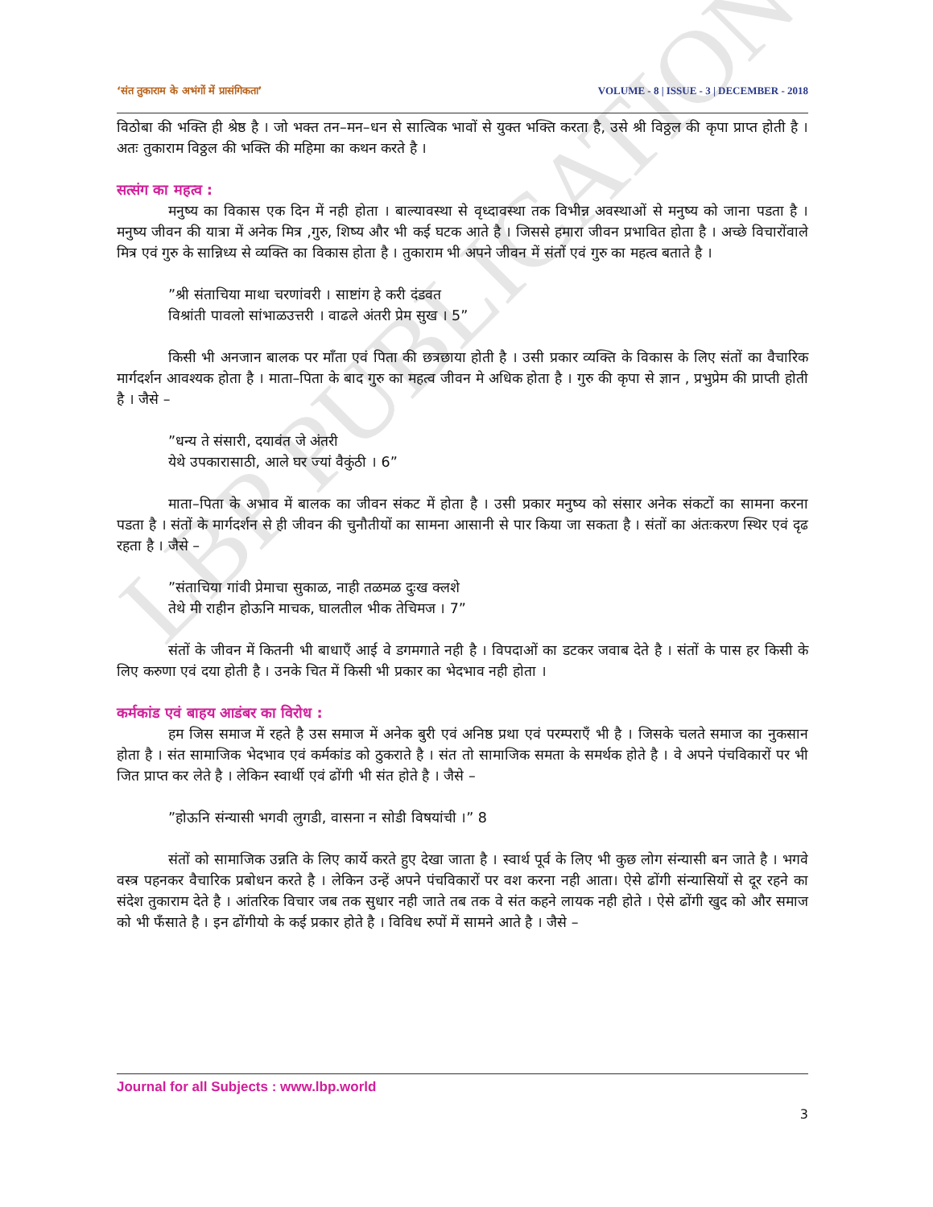LBP PUBLICATION
‘संत तुकाराम के अभंगों में प्रासंगिकता’ VOLUME - 8 | ISSUE - 3 | DECEMBER - 2018
विठोबा की भक्ति ही श्रेष्ठ है । जो भक्त तन–मन–धन से सात्विक भावों से युक्त भक्ति करता है, उसे श्री विठ्ठल की कृपा प्राप्त होती है । अतः तुकाराम विठ्ठल की भक्ति की महिमा का कथन करते है ।
सत्संग का महत्व :
मनुष्य का विकास एक दिन में नही होता । बाल्यावस्था से वृध्दावस्था तक विभीन्न अवस्थाओं से मनुष्य को जाना पडता है । मनुष्य जीवन की यात्रा में अनेक मित्र ,गुरु, शिष्य और भी कई घटक आते है । जिससे हमारा जीवन प्रभावित होता है । अच्छे विचारोंवाले मित्र एवं गुरु के सान्निध्य से व्यक्ति का विकास होता है । तुकाराम भी अपने जीवन में संतों एवं गुरु का महत्व बताते है ।
”श्री संताचिया माथा चरणांवरी । साष्टांग हे करी दंडवत
विश्रांती पावलो सांभाळउत्तरी । वाढले अंतरी प्रेम सुख । 5”
किसी भी अनजान बालक पर माँता एवं पिता की छत्रछाया होती है । उसी प्रकार व्यक्ति के विकास के लिए संतों का वैचारिक मार्गदर्शन आवश्यक होता है । माता–पिता के बाद गुरु का महत्व जीवन मे अधिक होता है । गुरु की कृपा से ज्ञान , प्रभुप्रेम की प्राप्ती होती है । जैसे –
”धन्य ते संसारी, दयावंत जे अंतरी
येथे उपकारासाठी, आले घर ज्यां वैकुंठी । 6”
माता–पिता के अभाव में बालक का जीवन संकट में होता है । उसी प्रकार मनुष्य को संसार अनेक संकटों का सामना करना पडता है । संतों के मार्गदर्शन से ही जीवन की चुनौतीयों का सामना आसानी से पार किया जा सकता है । संतों का अंतःकरण स्थिर एवं दृढ रहता है । जैसे –
”संताचिया गांवी प्रेमाचा सुकाळ, नाही तळमळ दुःख क्लशे
तेथे मी राहीन होऊनि माचक, घालतील भीक तेचिमज । 7”
संतों के जीवन में कितनी भी बाधाएँ आई वे डगमगाते नही है । विपदाओं का डटकर जवाब देते है । संतों के पास हर किसी के लिए करुणा एवं दया होती है । उनके चित में किसी भी प्रकार का भेदभाव नही होता ।
कर्मकांड एवं बाहय आडंबर का विरोध :
हम जिस समाज में रहते है उस समाज में अनेक बुरी एवं अनिष्ठ प्रथा एवं परम्पराएँ भी है । जिसके चलते समाज का नुकसान होता है । संत सामाजिक भेदभाव एवं कर्मकांड को ठुकराते है । संत तो सामाजिक समता के समर्थक होते है । वे अपने पंचविकारों पर भी जित प्राप्त कर लेते है । लेकिन स्वार्थी एवं ढोंगी भी संत होते है । जैसे –
”होऊनि संन्यासी भगवी लुगडी, वासना न सोडी विषयांची ।” 8
संतों को सामाजिक उन्नति के लिए कार्ये करते हुए देखा जाता है । स्वार्थ पूर्व के लिए भी कुछ लोग संन्यासी बन जाते है । भगवे वस्त्र पहनकर वैचारिक प्रबोधन करते है । लेकिन उन्हें अपने पंचविकारों पर वश करना नही आता। ऐसे ढोंगी संन्यासियों से दूर रहने का संदेश तुकाराम देते है । आंतरिक विचार जब तक सुधार नही जाते तब तक वे संत कहने लायक नही होते । ऐसे ढोंगी खुद को और समाज को भी फँसाते है । इन ढोंगीयो के कई प्रकार होते है । विविध रुपों में सामने आते है । जैसे –
Journal for all Subjects : www.lbp.world
3